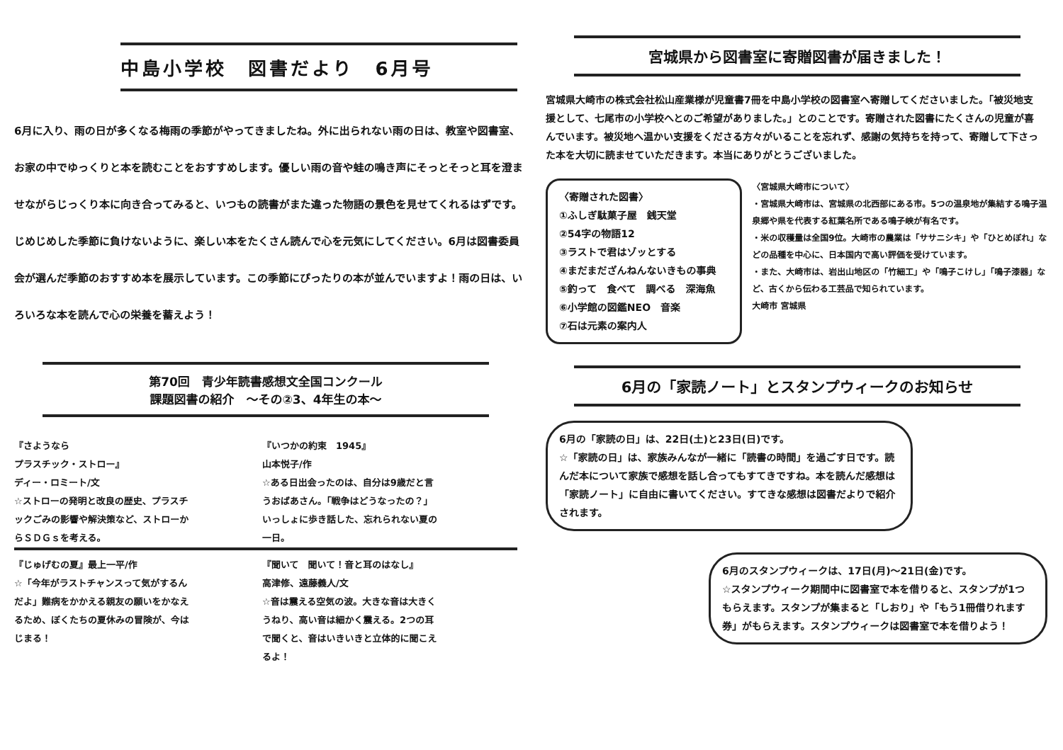中島小学校　図書だより　6月号
6月に入り、雨の日が多くなる梅雨の季節がやってきましたね。外に出られない雨の日は、教室や図書室、お家の中でゆっくりと本を読むことをおすすめします。優しい雨の音や蛙の鳴き声にそっとそっと耳を澄ませながらじっくり本に向き合ってみると、いつもの読書がまた違った物語の景色を見せてくれるはずです。じめじめした季節に負けないように、楽しい本をたくさん読んで心を元気にしてください。6月は図書委員会が選んだ季節のおすすめ本を展示しています。この季節にぴったりの本が並んでいますよ！雨の日は、いろいろな本を読んで心の栄養を蓄えよう！
第70回　青少年読書感想文全国コンクール
課題図書の紹介　～その②3、4年生の本～
『さようなら
プラスチック・ストロー』
ディー・ロミート/文
☆ストローの発明と改良の歴史、プラスチックごみの影響や解決策など、ストローからＳＤＧｓを考える。
『いつかの約束　1945』
山本悦子/作
☆ある日出会ったのは、自分は9歳だと言うおばあさん。「戦争はどうなったの？」いっしょに歩き話した、忘れられない夏の一日。
『じゅげむの夏』最上一平/作
☆「今年がラストチャンスって気がするんだよ」難病をかかえる親友の願いをかなえるため、ぼくたちの夏休みの冒険が、今はじまる！
『聞いて　聞いて！音と耳のはなし』
高津修、遠藤義人/文
☆音は震える空気の波。大きな音は大きくうねり、高い音は細かく震える。2つの耳で聞くと、音はいきいきと立体的に聞こえるよ！
宮城県から図書室に寄贈図書が届きました！
宮城県大崎市の株式会社松山産業様が児童書7冊を中島小学校の図書室へ寄贈してくださいました。「被災地支援として、七尾市の小学校へとのご希望がありました。」とのことです。寄贈された図書にたくさんの児童が喜んでいます。被災地へ温かい支援をくださる方々がいることを忘れず、感謝の気持ちを持って、寄贈して下さった本を大切に読ませていただきます。本当にありがとうございました。
〈寄贈された図書〉
①ふしぎ駄菓子屋　銭天堂
②54字の物語12
③ラストで君はゾッとする
④まだまだざんねんないきもの事典
⑤釣って　食べて　調べる　深海魚
⑥小学館の図鑑NEO　音楽
⑦石は元素の案内人
〈宮城県大崎市について〉
・宮城県大崎市は、宮城県の北西部にある市。5つの温泉地が集結する鳴子温泉郷や県を代表する紅葉名所である鳴子峡が有名です。
・米の収穫量は全国9位。大崎市の農業は「ササニシキ」や「ひとめぼれ」などの品種を中心に、日本国内で高い評価を受けています。
・また、大崎市は、岩出山地区の「竹細工」や「鳴子こけし」「鳴子漆器」など、古くから伝わる工芸品で知られています。
大崎市 宮城県
6月の「家読ノート」とスタンプウィークのお知らせ
6月の「家読の日」は、22日(土)と23日(日)です。
☆「家読の日」は、家族みんなが一緒に「読書の時間」を過ごす日です。読んだ本について家族で感想を話し合ってもすてきですね。本を読んだ感想は「家読ノート」に自由に書いてください。すてきな感想は図書だよりで紹介されます。
6月のスタンプウィークは、17日(月)～21日(金)です。
☆スタンプウィーク期間中に図書室で本を借りると、スタンプが1つもらえます。スタンプが集まると「しおり」や「もう1冊借りれます券」がもらえます。スタンプウィークは図書室で本を借りよう！